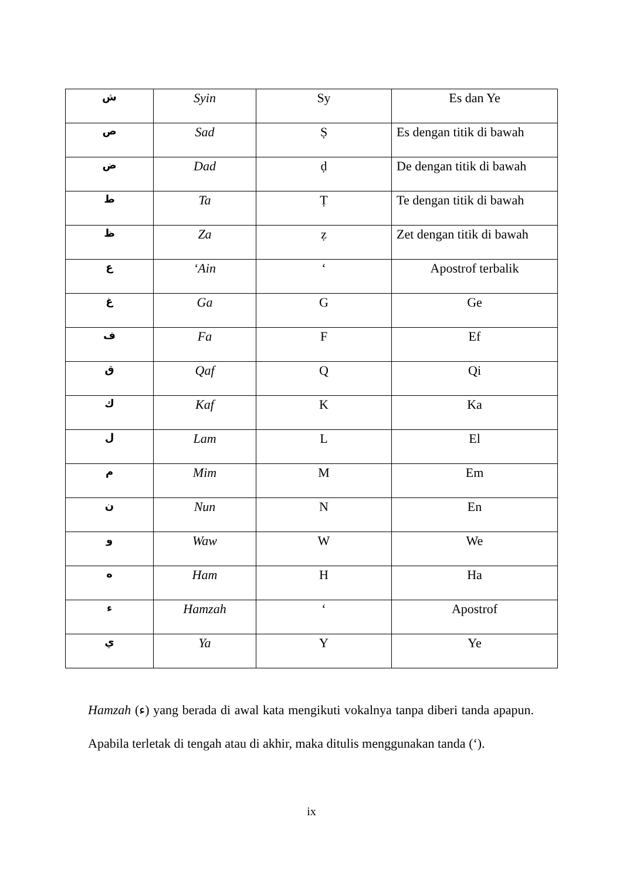| ش | Syin | Sy | Es dan Ye |
| ص | Sad | Ṣ | Es dengan titik di bawah |
| ض | Dad | ḍ | De dengan titik di bawah |
| ط | Ta | Ṭ | Te dengan titik di bawah |
| ظ | Za | ẓ | Zet dengan titik di bawah |
| ع | ‘Ain | ‘ | Apostrof terbalik |
| غ | Ga | G | Ge |
| ف | Fa | F | Ef |
| ق | Qaf | Q | Qi |
| ك | Kaf | K | Ka |
| ل | Lam | L | El |
| م | Mim | M | Em |
| ن | Nun | N | En |
| و | Waw | W | We |
| ه | Ham | H | Ha |
| ء | Hamzah | ‘ | Apostrof |
| ي | Ya | Y | Ye |
Hamzah (ء) yang berada di awal kata mengikuti vokalnya tanpa diberi tanda apapun. Apabila terletak di tengah atau di akhir, maka ditulis menggunakan tanda (‘).
ix